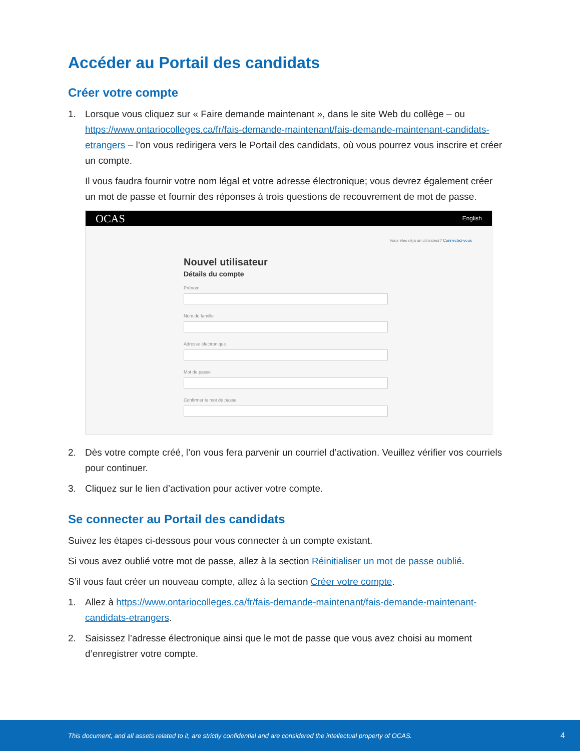Accéder au Portail des candidats
Créer votre compte
1. Lorsque vous cliquez sur « Faire demande maintenant », dans le site Web du collège – ou https://www.ontariocolleges.ca/fr/fais-demande-maintenant/fais-demande-maintenant-candidats-etrangers – l’on vous redirigera vers le Portail des candidats, où vous pourrez vous inscrire et créer un compte.
Il vous faudra fournir votre nom légal et votre adresse électronique; vous devrez également créer un mot de passe et fournir des réponses à trois questions de recouvrement de mot de passe.
OCAS English
Vous êtes déjà un utilisateur? Connectez-vous
Nouvel utilisateur
Détails du compte
Prénom
Nom de famille
Adresse électronique
Mot de passe
Confirmer le mot de passe
2. Dès votre compte créé, l’on vous fera parvenir un courriel d’activation. Veuillez vérifier vos courriels pour continuer.
3. Cliquez sur le lien d’activation pour activer votre compte.
Se connecter au Portail des candidats
Suivez les étapes ci-dessous pour vous connecter à un compte existant.
Si vous avez oublié votre mot de passe, allez à la section Réinitialiser un mot de passe oublié.
S’il vous faut créer un nouveau compte, allez à la section Créer votre compte.
1. Allez à https://www.ontariocolleges.ca/fr/fais-demande-maintenant/fais-demande-maintenant-candidats-etrangers.
2. Saisissez l’adresse électronique ainsi que le mot de passe que vous avez choisi au moment d’enregistrer votre compte.
This document, and all assets related to it, are strictly confidential and are considered the intellectual property of OCAS. 4